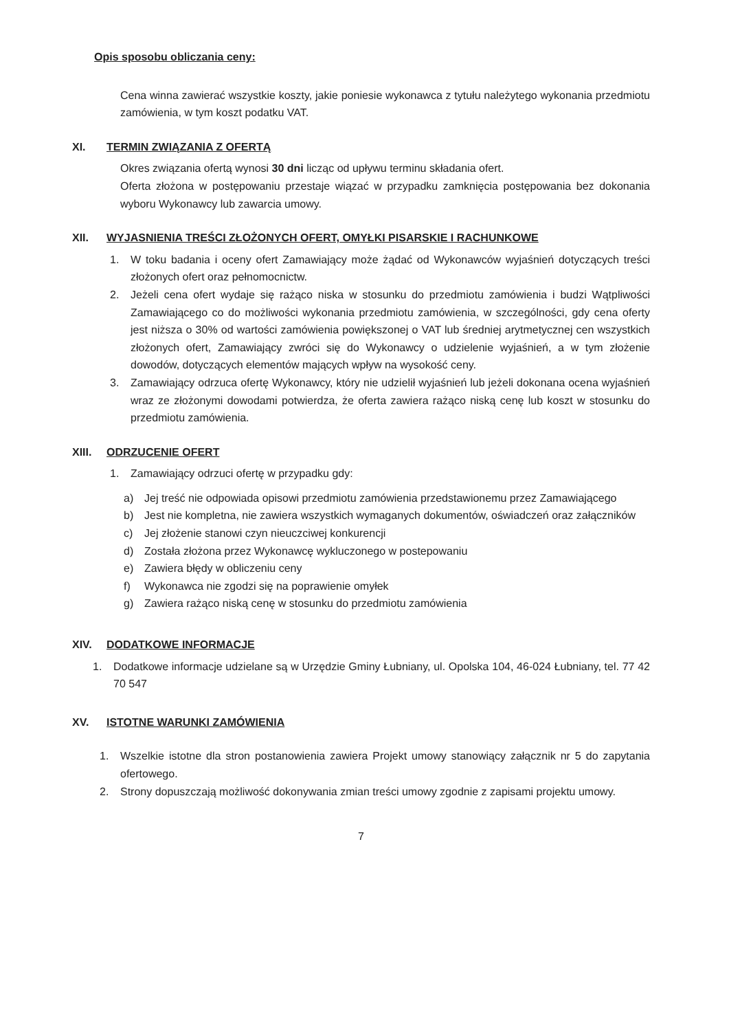Opis sposobu obliczania ceny:
Cena winna zawierać wszystkie koszty, jakie poniesie wykonawca z tytułu należytego wykonania przedmiotu zamówienia, w tym koszt podatku VAT.
XI. TERMIN ZWIĄZANIA Z OFERTĄ
Okres związania ofertą wynosi 30 dni licząc od upływu terminu składania ofert.
Oferta złożona w postępowaniu przestaje wiązać w przypadku zamknięcia postępowania bez dokonania wyboru Wykonawcy lub zawarcia umowy.
XII. WYJASNIENIA TREŚCI ZŁOŻONYCH OFERT, OMYŁKI PISARSKIE I RACHUNKOWE
1. W toku badania i oceny ofert Zamawiający może żądać od Wykonawców wyjaśnień dotyczących treści złożonych ofert oraz pełnomocnictw.
2. Jeżeli cena ofert wydaje się rażąco niska w stosunku do przedmiotu zamówienia i budzi Wątpliwości Zamawiającego co do możliwości wykonania przedmiotu zamówienia, w szczególności, gdy cena oferty jest niższa o 30% od wartości zamówienia powiększonej o VAT lub średniej arytmetycznej cen wszystkich złożonych ofert, Zamawiający zwróci się do Wykonawcy o udzielenie wyjaśnień, a w tym złożenie dowodów, dotyczących elementów mających wpływ na wysokość ceny.
3. Zamawiający odrzuca ofertę Wykonawcy, który nie udzielił wyjaśnień lub jeżeli dokonana ocena wyjaśnień wraz ze złożonymi dowodami potwierdza, że oferta zawiera rażąco niską cenę lub koszt w stosunku do przedmiotu zamówienia.
XIII. ODRZUCENIE OFERT
1. Zamawiający odrzuci ofertę w przypadku gdy:
a) Jej treść nie odpowiada opisowi przedmiotu zamówienia przedstawionemu przez Zamawiającego
b) Jest nie kompletna, nie zawiera wszystkich wymaganych dokumentów, oświadczeń oraz załączników
c) Jej złożenie stanowi czyn nieuczciwej konkurencji
d) Została złożona przez Wykonawcę wykluczonego w postepowaniu
e) Zawiera błędy w obliczeniu ceny
f) Wykonawca nie zgodzi się na poprawienie omyłek
g) Zawiera rażąco niską cenę w stosunku do przedmiotu zamówienia
XIV. DODATKOWE INFORMACJE
1. Dodatkowe informacje udzielane są w Urzędzie Gminy Łubniany, ul. Opolska 104, 46-024 Łubniany, tel. 77 42 70 547
XV. ISTOTNE WARUNKI ZAMÓWIENIA
1. Wszelkie istotne dla stron postanowienia zawiera Projekt umowy stanowiący załącznik nr 5 do zapytania ofertowego.
2. Strony dopuszczają możliwość dokonywania zmian treści umowy zgodnie z zapisami projektu umowy.
7